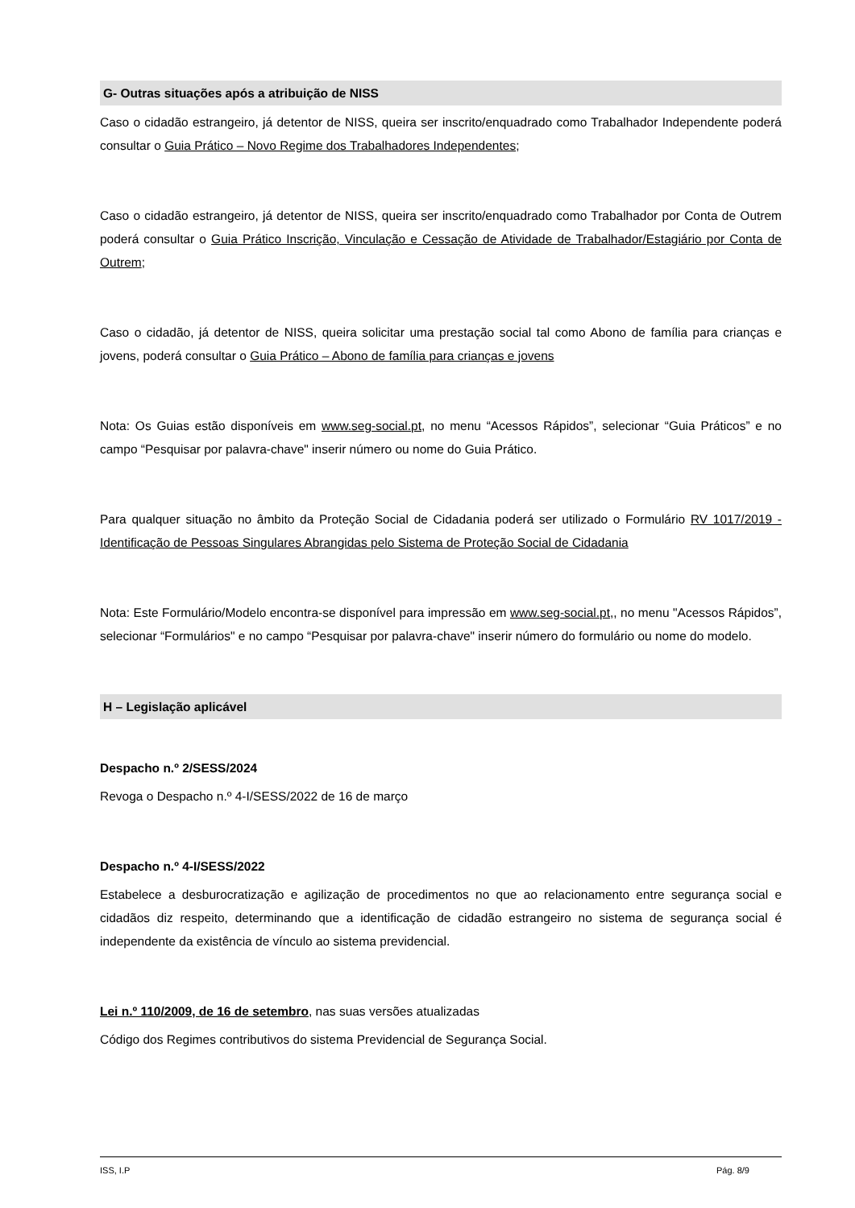G- Outras situações após a atribuição de NISS
Caso o cidadão estrangeiro, já detentor de NISS, queira ser inscrito/enquadrado como Trabalhador Independente poderá consultar o Guia Prático – Novo Regime dos Trabalhadores Independentes;
Caso o cidadão estrangeiro, já detentor de NISS, queira ser inscrito/enquadrado como Trabalhador por Conta de Outrem poderá consultar o Guia Prático Inscrição, Vinculação e Cessação de Atividade de Trabalhador/Estagiário por Conta de Outrem;
Caso o cidadão, já detentor de NISS, queira solicitar uma prestação social tal como Abono de família para crianças e jovens, poderá consultar o Guia Prático – Abono de família para crianças e jovens
Nota: Os Guias estão disponíveis em www.seg-social.pt, no menu “Acessos Rápidos”, selecionar “Guia Práticos” e no campo “Pesquisar por palavra-chave" inserir número ou nome do Guia Prático.
Para qualquer situação no âmbito da Proteção Social de Cidadania poderá ser utilizado o Formulário RV 1017/2019 - Identificação de Pessoas Singulares Abrangidas pelo Sistema de Proteção Social de Cidadania
Nota: Este Formulário/Modelo encontra-se disponível para impressão em www.seg-social.pt,, no menu "Acessos Rápidos”, selecionar “Formulários" e no campo “Pesquisar por palavra-chave" inserir número do formulário ou nome do modelo.
H – Legislação aplicável
Despacho n.º 2/SESS/2024
Revoga o Despacho n.º 4-I/SESS/2022 de 16 de março
Despacho n.º 4-I/SESS/2022
Estabelece a desburocratização e agilização de procedimentos no que ao relacionamento entre segurança social e cidadãos diz respeito, determinando que a identificação de cidadão estrangeiro no sistema de segurança social é independente da existência de vínculo ao sistema previdencial.
Lei n.º 110/2009, de 16 de setembro, nas suas versões atualizadas
Código dos Regimes contributivos do sistema Previdencial de Segurança Social.
ISS, I.P Pág. 8/9